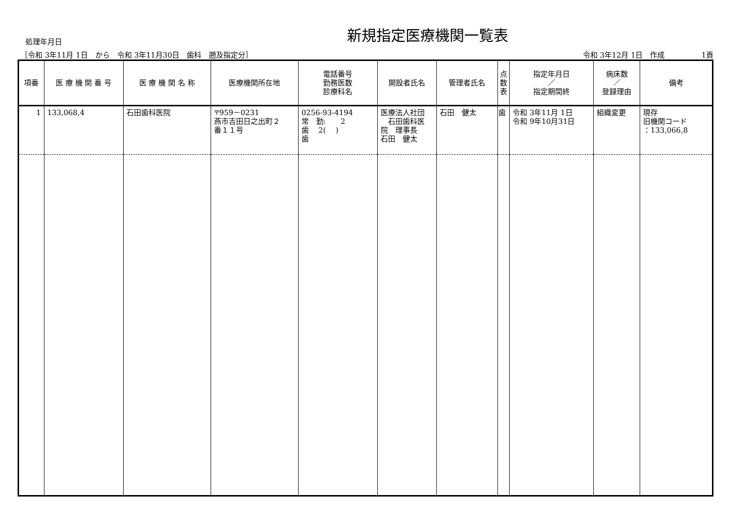新規指定医療機関一覧表
処理年月日
［令和 3年11月 1日　から　令和 3年11月30日　歯科　遡及指定分］ 令和 3年12月 1日　作成　　　　　1頁
| 項番 | 医 療 機 関 番 号 | 医 療 機 関 名 称 | 医療機関所在地 | 電話番号 勤務医数 診療科名 | 開設者氏名 | 管理者氏名 | 点 数 表 | 指定年月日 ／ 指定期間終 | 病床数 ／ 登録理由 | 備考 |
| --- | --- | --- | --- | --- | --- | --- | --- | --- | --- | --- |
| 1 | 133,068,4 | 石田歯科医院 | 〒959－0231 燕市吉田日之出町２ 番１１号 | 0256-93-4194 常 勤: 2 歯 2( ) 歯 | 医療法人社団 石田歯科医 院 理事長 石田 健太 | 石田 健太 | 歯 | 令和 3年11月 1日 令和 9年10月31日 | 組織変更 | 現存 旧機関コード ：133,066,8 |